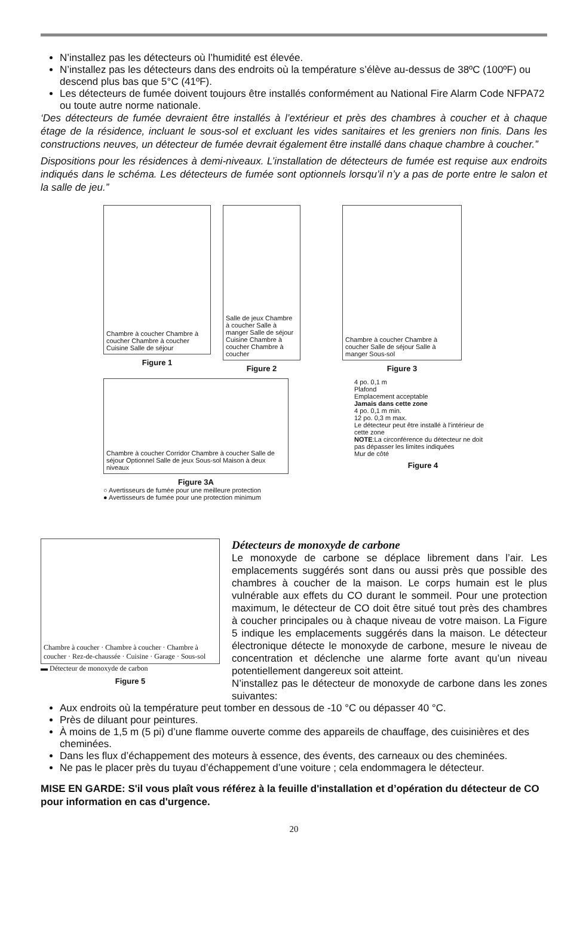N’installez pas les détecteurs où l’humidité est élevée.
N’installez pas les détecteurs dans des endroits où la température s’élève au-dessus de 38ºC (100ºF) ou descend plus bas que 5°C (41ºF).
Les détecteurs de fumée doivent toujours être installés conformément au National Fire Alarm Code NFPA72 ou toute autre norme nationale.
‘Des détecteurs de fumée devraient être installés à l’extérieur et près des chambres à coucher et à chaque étage de la résidence, incluant le sous-sol et excluant les vides sanitaires et les greniers non finis. Dans les constructions neuves, un détecteur de fumée devrait également être installé dans chaque chambre à coucher.”
Dispositions pour les résidences à demi-niveaux. L’installation de détecteurs de fumée est requise aux endroits indiqués dans le schéma. Les détecteurs de fumée sont optionnels lorsqu’il n’y a pas de porte entre le salon et la salle de jeu.”
Chambre à coucher Chambre à coucher Chambre à coucher Cuisine Salle de séjour
Figure 1
Salle de jeux Chambre à coucher Salle à manger Salle de séjour Cuisine Chambre à coucher Chambre à coucher
Figure 2
Chambre à coucher Chambre à coucher Salle de séjour Salle à manger Sous-sol
Figure 3
Chambre à coucher Corridor Chambre à coucher Salle de séjour Optionnel Salle de jeux Sous-sol Maison à deux niveaux
Figure 3A
○ Avertisseurs de fumée pour une meilleure protection
● Avertisseurs de fumée pour une protection minimum
4 po. 0,1 m
Plafond
Emplacement acceptable
Jamais dans cette zone
4 po. 0,1 m min.
12 po. 0,3 m max.
Le détecteur peut être installé à l’intérieur de cette zone
NOTE:La circonférence du détecteur ne doit pas dépasser les limites indiquées
Mur de côté
Figure 4
Chambre à coucher · Chambre à coucher · Chambre à coucher · Rez-de-chaussée · Cuisine · Garage · Sous-sol
▬ Détecteur de monoxyde de carbon
Figure 5
Détecteurs de monoxyde de carbone
Le monoxyde de carbone se déplace librement dans l’air. Les emplacements suggérés sont dans ou aussi près que possible des chambres à coucher de la maison. Le corps humain est le plus vulnérable aux effets du CO durant le sommeil. Pour une protection maximum, le détecteur de CO doit être situé tout près des chambres à coucher principales ou à chaque niveau de votre maison. La Figure 5 indique les emplacements suggérés dans la maison. Le détecteur électronique détecte le monoxyde de carbone, mesure le niveau de concentration et déclenche une alarme forte avant qu’un niveau potentiellement dangereux soit atteint.
N’installez pas le détecteur de monoxyde de carbone dans les zones suivantes:
Aux endroits où la température peut tomber en dessous de -10 °C ou dépasser 40 °C.
Près de diluant pour peintures.
À moins de 1,5 m (5 pi) d’une flamme ouverte comme des appareils de chauffage, des cuisinières et des cheminées.
Dans les flux d’échappement des moteurs à essence, des évents, des carneaux ou des cheminées.
Ne pas le placer près du tuyau d’échappement d’une voiture ; cela endommagera le détecteur.
MISE EN GARDE: S'il vous plaît vous référez à la feuille d'installation et d’opération du détecteur de CO pour information en cas d'urgence.
20